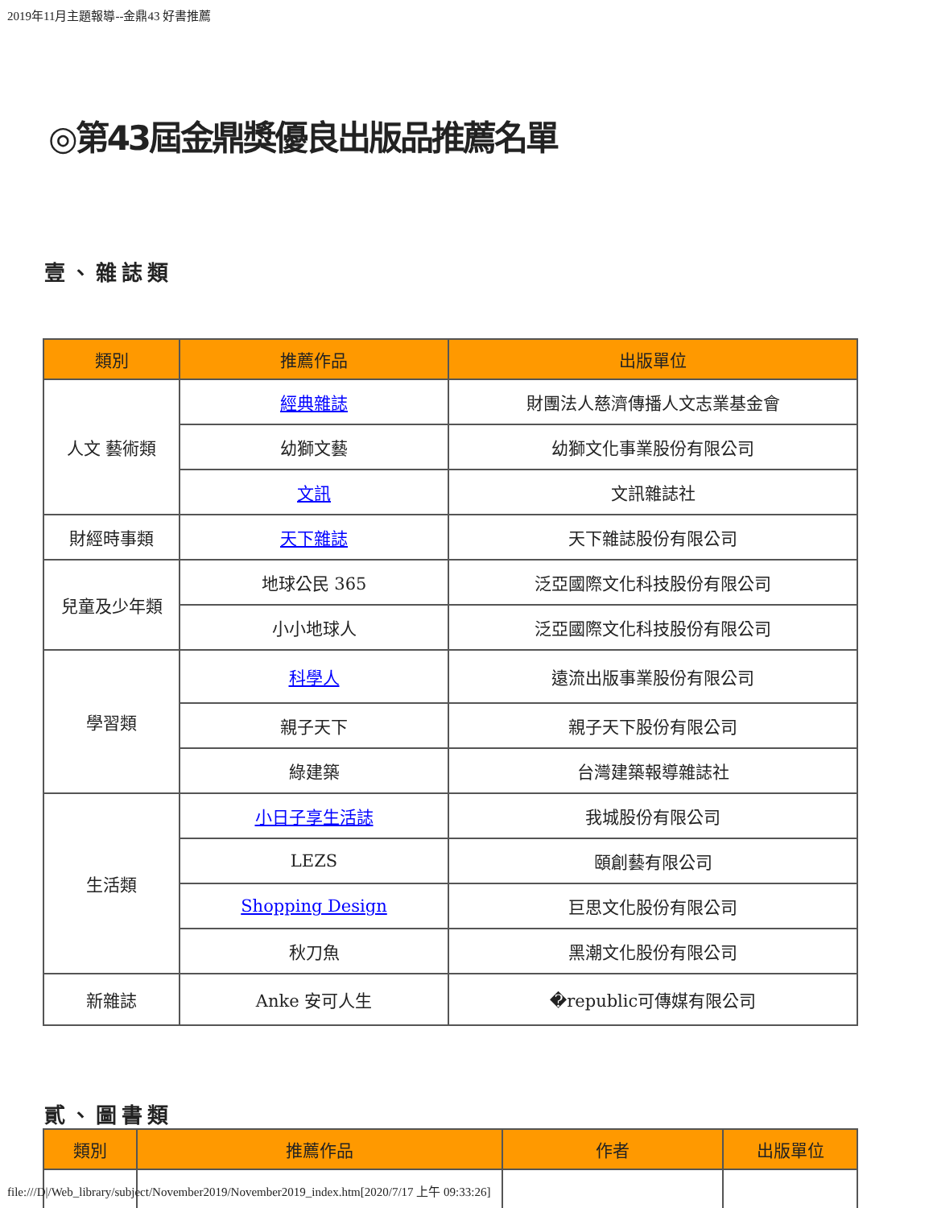2019年11月主題報導--金鼎43 好書推薦
◎第43屆金鼎獎優良出版品推薦名單
壹、雜誌類
| 類別 | 推薦作品 | 出版單位 |
| --- | --- | --- |
| 人文 藝術類 | 經典雜誌 | 財團法人慈濟傳播人文志業基金會 |
| | 幼獅文藝 | 幼獅文化事業股份有限公司 |
| | 文訊 | 文訊雜誌社 |
| 財經時事類 | 天下雜誌 | 天下雜誌股份有限公司 |
| 兒童及少年類 | 地球公民 365 | 泛亞國際文化科技股份有限公司 |
| | 小小地球人 | 泛亞國際文化科技股份有限公司 |
| 學習類 | 科學人 | 遠流出版事業股份有限公司 |
| | 親子天下 | 親子天下股份有限公司 |
| | 綠建築 | 台灣建築報導雜誌社 |
| 生活類 | 小日子享生活誌 | 我城股份有限公司 |
| | LEZS | 頤創藝有限公司 |
| | Shopping Design | 巨思文化股份有限公司 |
| | 秋刀魚 | 黑潮文化股份有限公司 |
| 新雜誌 | Anke 安可人生 | �republic可傳媒有限公司 |
貳、圖書類
| 類別 | 推薦作品 | 作者 | 出版單位 |
| --- | --- | --- | --- |
file:///D|/Web_library/subject/November2019/November2019_index.htm[2020/7/17 上午 09:33:26]